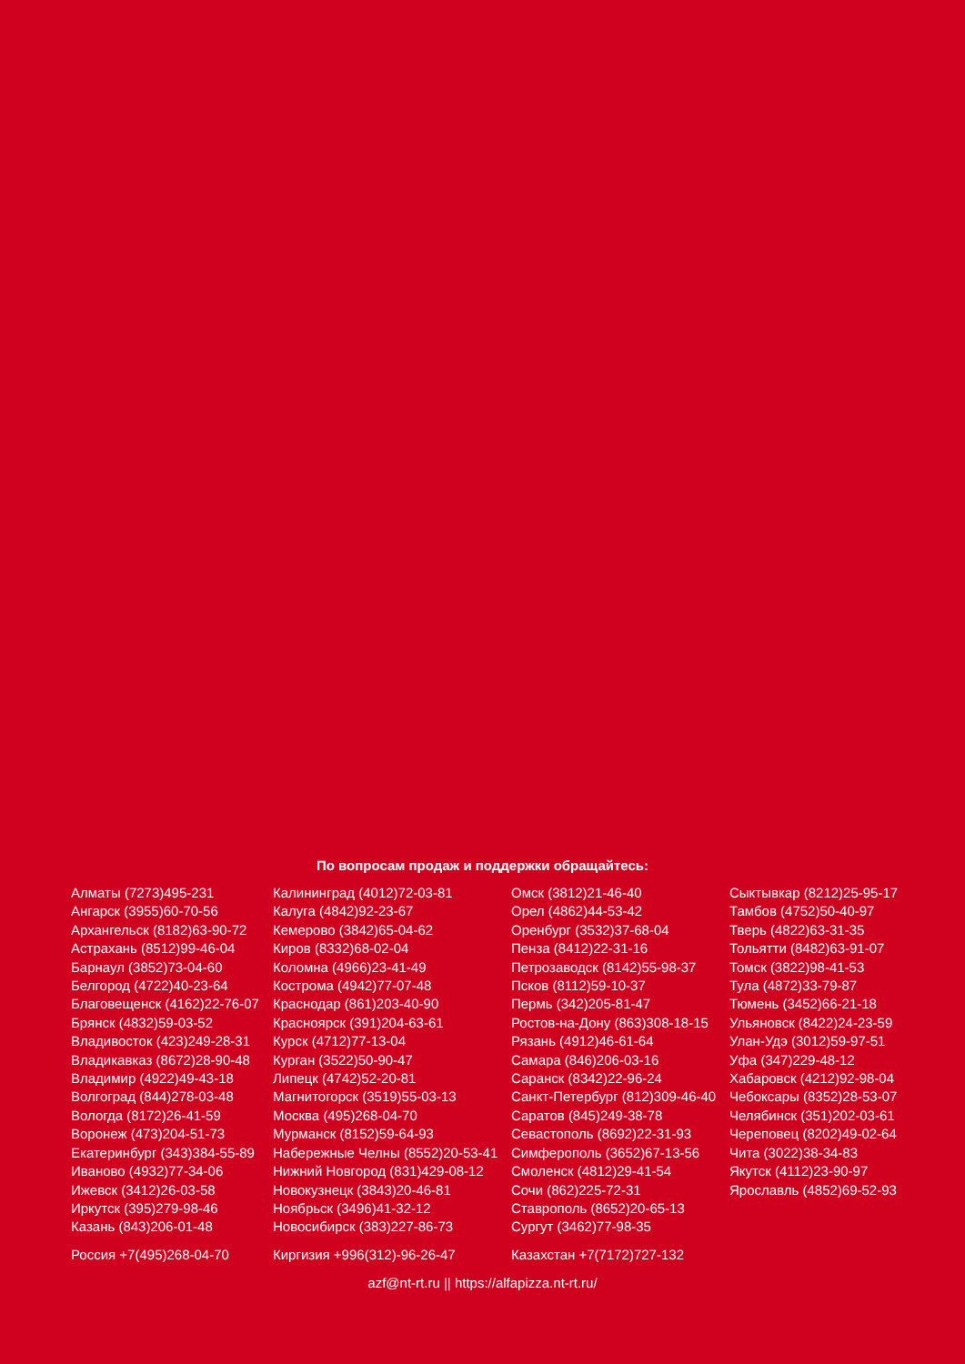По вопросам продаж и поддержки обращайтесь:
Алматы (7273)495-231
Ангарск (3955)60-70-56
Архангельск (8182)63-90-72
Астрахань (8512)99-46-04
Барнаул (3852)73-04-60
Белгород (4722)40-23-64
Благовещенск (4162)22-76-07
Брянск (4832)59-03-52
Владивосток (423)249-28-31
Владикавказ (8672)28-90-48
Владимир (4922)49-43-18
Волгоград (844)278-03-48
Вологда (8172)26-41-59
Воронеж (473)204-51-73
Екатеринбург (343)384-55-89
Иваново (4932)77-34-06
Ижевск (3412)26-03-58
Иркутск (395)279-98-46
Казань (843)206-01-48
Калининград (4012)72-03-81
Калуга (4842)92-23-67
Кемерово (3842)65-04-62
Киров (8332)68-02-04
Коломна (4966)23-41-49
Кострома (4942)77-07-48
Краснодар (861)203-40-90
Красноярск (391)204-63-61
Курск (4712)77-13-04
Курган (3522)50-90-47
Липецк (4742)52-20-81
Магнитогорск (3519)55-03-13
Москва (495)268-04-70
Мурманск (8152)59-64-93
Набережные Челны (8552)20-53-41
Нижний Новгород (831)429-08-12
Новокузнецк (3843)20-46-81
Ноябрьск (3496)41-32-12
Новосибирск (383)227-86-73
Омск (3812)21-46-40
Орел (4862)44-53-42
Оренбург (3532)37-68-04
Пенза (8412)22-31-16
Петрозаводск (8142)55-98-37
Псков (8112)59-10-37
Пермь (342)205-81-47
Ростов-на-Дону (863)308-18-15
Рязань (4912)46-61-64
Самара (846)206-03-16
Саранск (8342)22-96-24
Санкт-Петербург (812)309-46-40
Саратов (845)249-38-78
Севастополь (8692)22-31-93
Симферополь (3652)67-13-56
Смоленск (4812)29-41-54
Сочи (862)225-72-31
Ставрополь (8652)20-65-13
Сургут (3462)77-98-35
Сыктывкар (8212)25-95-17
Тамбов (4752)50-40-97
Тверь (4822)63-31-35
Тольятти (8482)63-91-07
Томск (3822)98-41-53
Тула (4872)33-79-87
Тюмень (3452)66-21-18
Ульяновск (8422)24-23-59
Улан-Удэ (3012)59-97-51
Уфа (347)229-48-12
Хабаровск (4212)92-98-04
Чебоксары (8352)28-53-07
Челябинск (351)202-03-61
Череповец (8202)49-02-64
Чита (3022)38-34-83
Якутск (4112)23-90-97
Ярославль (4852)69-52-93
Россия +7(495)268-04-70 Киргизия +996(312)-96-26-47 Казахстан +7(7172)727-132
azf@nt-rt.ru || https://alfapizza.nt-rt.ru/